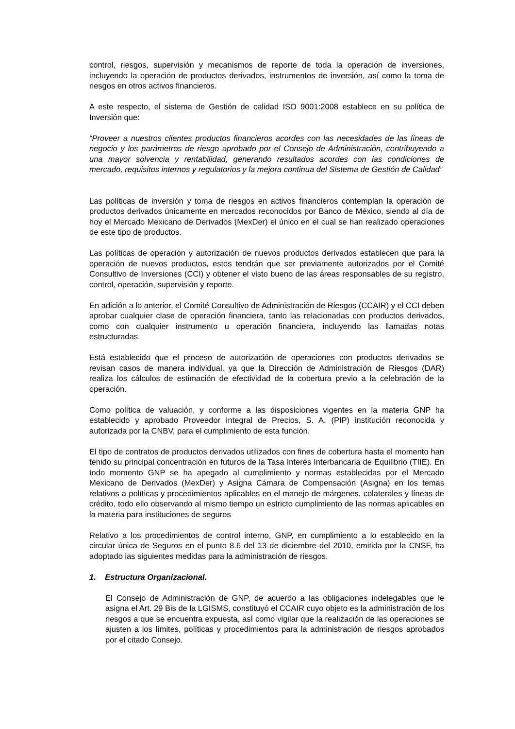control, riesgos, supervisión y mecanismos de reporte de toda la operación de inversiones, incluyendo la operación de productos derivados, instrumentos de inversión, así como la toma de riesgos en otros activos financieros.
A este respecto, el sistema de Gestión de calidad ISO 9001:2008 establece en su política de Inversión que:
“Proveer a nuestros clientes productos financieros acordes con las necesidades de las líneas de negocio y los parámetros de riesgo aprobado por el Consejo de Administración, contribuyendo a una mayor solvencia y rentabilidad, generando resultados acordes con las condiciones de mercado, requisitos internos y regulatorios y la mejora continua del Sistema de Gestión de Calidad”
Las políticas de inversión y toma de riesgos en activos financieros contemplan la operación de productos derivados únicamente en mercados reconocidos por Banco de México, siendo al día de hoy el Mercado Mexicano de Derivados (MexDer) el único en el cual se han realizado operaciones de este tipo de productos.
Las políticas de operación y autorización de nuevos productos derivados establecen que para la operación de nuevos productos, estos tendrán que ser previamente autorizados por el Comité Consultivo de Inversiones (CCI) y obtener el visto bueno de las áreas responsables de su registro, control, operación, supervisión y reporte.
En adición a lo anterior, el Comité Consultivo de Administración de Riesgos (CCAIR) y el CCI deben aprobar cualquier clase de operación financiera, tanto las relacionadas con productos derivados, como con cualquier instrumento u operación financiera, incluyendo las llamadas notas estructuradas.
Está establecido que el proceso de autorización de operaciones con productos derivados se revisan casos de manera individual, ya que la Dirección de Administración de Riesgos (DAR) realiza los cálculos de estimación de efectividad de la cobertura previo a la celebración de la operación.
Como política de valuación, y conforme a las disposiciones vigentes en la materia GNP ha establecido y aprobado Proveedor Integral de Precios, S. A. (PIP) institución reconocida y autorizada por la CNBV, para el cumplimiento de esta función.
El tipo de contratos de productos derivados utilizados con fines de cobertura hasta el momento han tenido su principal concentración en futuros de la Tasa Interés Interbancaria de Equilibrio (TIIE). En todo momento GNP se ha apegado al cumplimiento y normas establecidas por el Mercado Mexicano de Derivados (MexDer) y Asigna Cámara de Compensación (Asigna) en los temas relativos a políticas y procedimientos aplicables en el manejo de márgenes, colaterales y líneas de crédito, todo ello observando al mismo tiempo un estricto cumplimiento de las normas aplicables en la materia para instituciones de seguros
Relativo a los procedimientos de control interno, GNP, en cumplimiento a lo establecido en la circular única de Seguros en el punto 8.6 del 13 de diciembre del 2010, emitida por la CNSF, ha adoptado las siguientes medidas para la administración de riesgos.
1. Estructura Organizacional.
El Consejo de Administración de GNP, de acuerdo a las obligaciones indelegables que le asigna el Art. 29 Bis de la LGISMS, constituyó el CCAIR cuyo objeto es la administración de los riesgos a que se encuentra expuesta, así como vigilar que la realización de las operaciones se ajusten a los límites, políticas y procedimientos para la administración de riesgos aprobados por el citado Consejo.